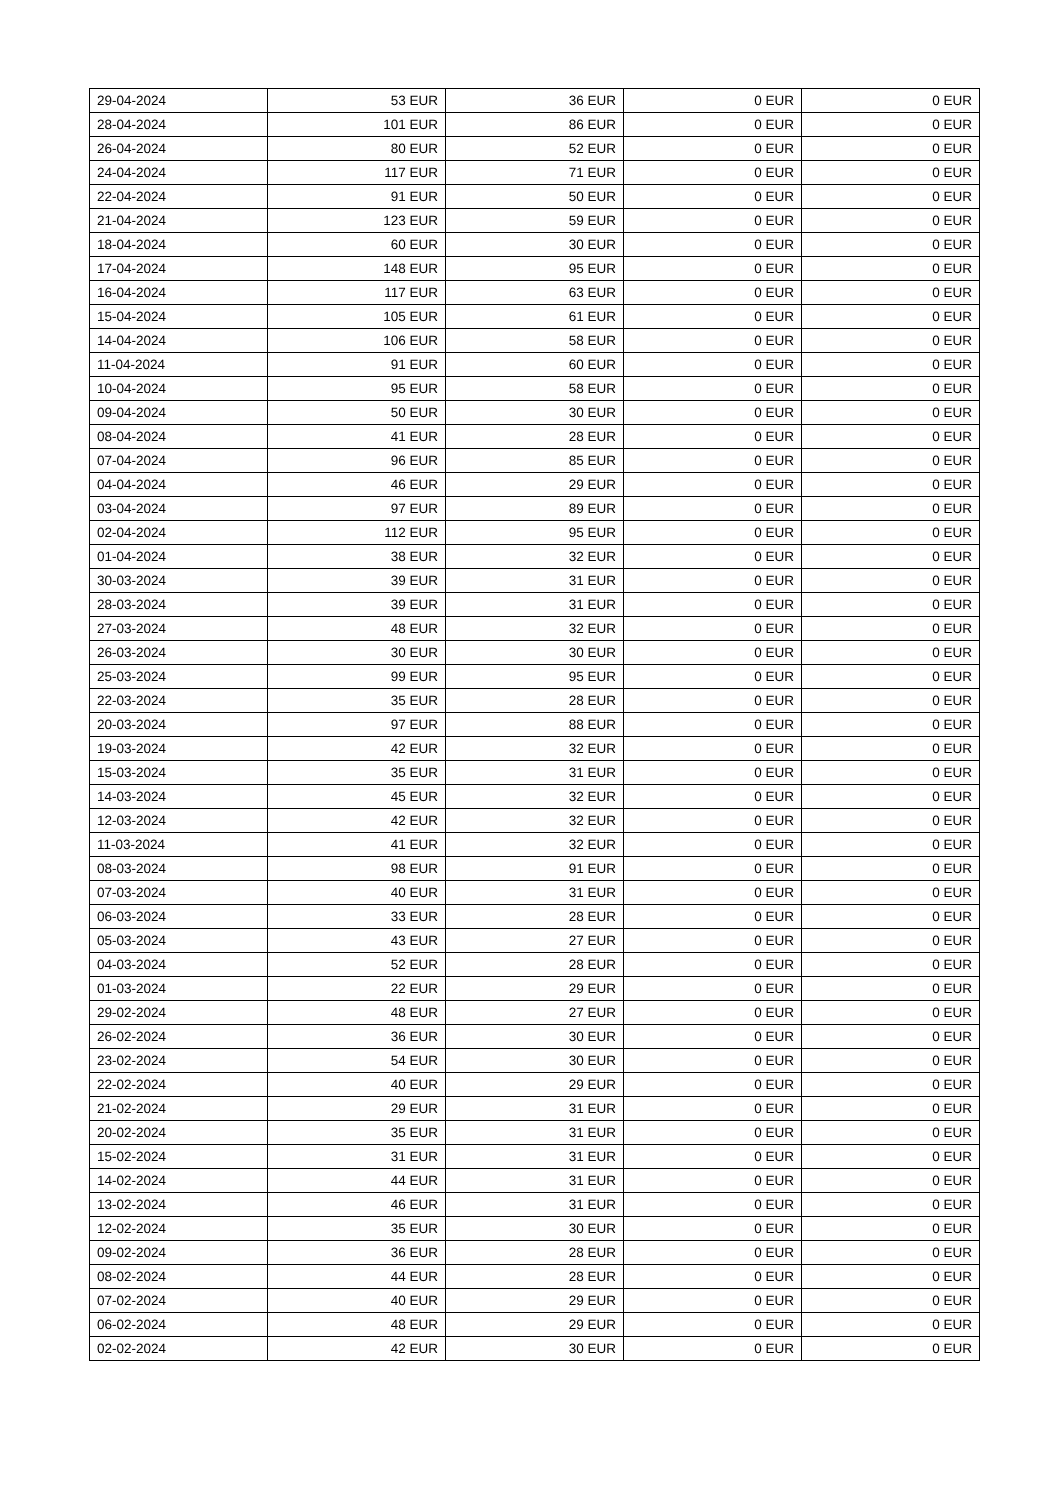| 29-04-2024 | 53 EUR | 36 EUR | 0 EUR | 0 EUR |
| 28-04-2024 | 101 EUR | 86 EUR | 0 EUR | 0 EUR |
| 26-04-2024 | 80 EUR | 52 EUR | 0 EUR | 0 EUR |
| 24-04-2024 | 117 EUR | 71 EUR | 0 EUR | 0 EUR |
| 22-04-2024 | 91 EUR | 50 EUR | 0 EUR | 0 EUR |
| 21-04-2024 | 123 EUR | 59 EUR | 0 EUR | 0 EUR |
| 18-04-2024 | 60 EUR | 30 EUR | 0 EUR | 0 EUR |
| 17-04-2024 | 148 EUR | 95 EUR | 0 EUR | 0 EUR |
| 16-04-2024 | 117 EUR | 63 EUR | 0 EUR | 0 EUR |
| 15-04-2024 | 105 EUR | 61 EUR | 0 EUR | 0 EUR |
| 14-04-2024 | 106 EUR | 58 EUR | 0 EUR | 0 EUR |
| 11-04-2024 | 91 EUR | 60 EUR | 0 EUR | 0 EUR |
| 10-04-2024 | 95 EUR | 58 EUR | 0 EUR | 0 EUR |
| 09-04-2024 | 50 EUR | 30 EUR | 0 EUR | 0 EUR |
| 08-04-2024 | 41 EUR | 28 EUR | 0 EUR | 0 EUR |
| 07-04-2024 | 96 EUR | 85 EUR | 0 EUR | 0 EUR |
| 04-04-2024 | 46 EUR | 29 EUR | 0 EUR | 0 EUR |
| 03-04-2024 | 97 EUR | 89 EUR | 0 EUR | 0 EUR |
| 02-04-2024 | 112 EUR | 95 EUR | 0 EUR | 0 EUR |
| 01-04-2024 | 38 EUR | 32 EUR | 0 EUR | 0 EUR |
| 30-03-2024 | 39 EUR | 31 EUR | 0 EUR | 0 EUR |
| 28-03-2024 | 39 EUR | 31 EUR | 0 EUR | 0 EUR |
| 27-03-2024 | 48 EUR | 32 EUR | 0 EUR | 0 EUR |
| 26-03-2024 | 30 EUR | 30 EUR | 0 EUR | 0 EUR |
| 25-03-2024 | 99 EUR | 95 EUR | 0 EUR | 0 EUR |
| 22-03-2024 | 35 EUR | 28 EUR | 0 EUR | 0 EUR |
| 20-03-2024 | 97 EUR | 88 EUR | 0 EUR | 0 EUR |
| 19-03-2024 | 42 EUR | 32 EUR | 0 EUR | 0 EUR |
| 15-03-2024 | 35 EUR | 31 EUR | 0 EUR | 0 EUR |
| 14-03-2024 | 45 EUR | 32 EUR | 0 EUR | 0 EUR |
| 12-03-2024 | 42 EUR | 32 EUR | 0 EUR | 0 EUR |
| 11-03-2024 | 41 EUR | 32 EUR | 0 EUR | 0 EUR |
| 08-03-2024 | 98 EUR | 91 EUR | 0 EUR | 0 EUR |
| 07-03-2024 | 40 EUR | 31 EUR | 0 EUR | 0 EUR |
| 06-03-2024 | 33 EUR | 28 EUR | 0 EUR | 0 EUR |
| 05-03-2024 | 43 EUR | 27 EUR | 0 EUR | 0 EUR |
| 04-03-2024 | 52 EUR | 28 EUR | 0 EUR | 0 EUR |
| 01-03-2024 | 22 EUR | 29 EUR | 0 EUR | 0 EUR |
| 29-02-2024 | 48 EUR | 27 EUR | 0 EUR | 0 EUR |
| 26-02-2024 | 36 EUR | 30 EUR | 0 EUR | 0 EUR |
| 23-02-2024 | 54 EUR | 30 EUR | 0 EUR | 0 EUR |
| 22-02-2024 | 40 EUR | 29 EUR | 0 EUR | 0 EUR |
| 21-02-2024 | 29 EUR | 31 EUR | 0 EUR | 0 EUR |
| 20-02-2024 | 35 EUR | 31 EUR | 0 EUR | 0 EUR |
| 15-02-2024 | 31 EUR | 31 EUR | 0 EUR | 0 EUR |
| 14-02-2024 | 44 EUR | 31 EUR | 0 EUR | 0 EUR |
| 13-02-2024 | 46 EUR | 31 EUR | 0 EUR | 0 EUR |
| 12-02-2024 | 35 EUR | 30 EUR | 0 EUR | 0 EUR |
| 09-02-2024 | 36 EUR | 28 EUR | 0 EUR | 0 EUR |
| 08-02-2024 | 44 EUR | 28 EUR | 0 EUR | 0 EUR |
| 07-02-2024 | 40 EUR | 29 EUR | 0 EUR | 0 EUR |
| 06-02-2024 | 48 EUR | 29 EUR | 0 EUR | 0 EUR |
| 02-02-2024 | 42 EUR | 30 EUR | 0 EUR | 0 EUR |